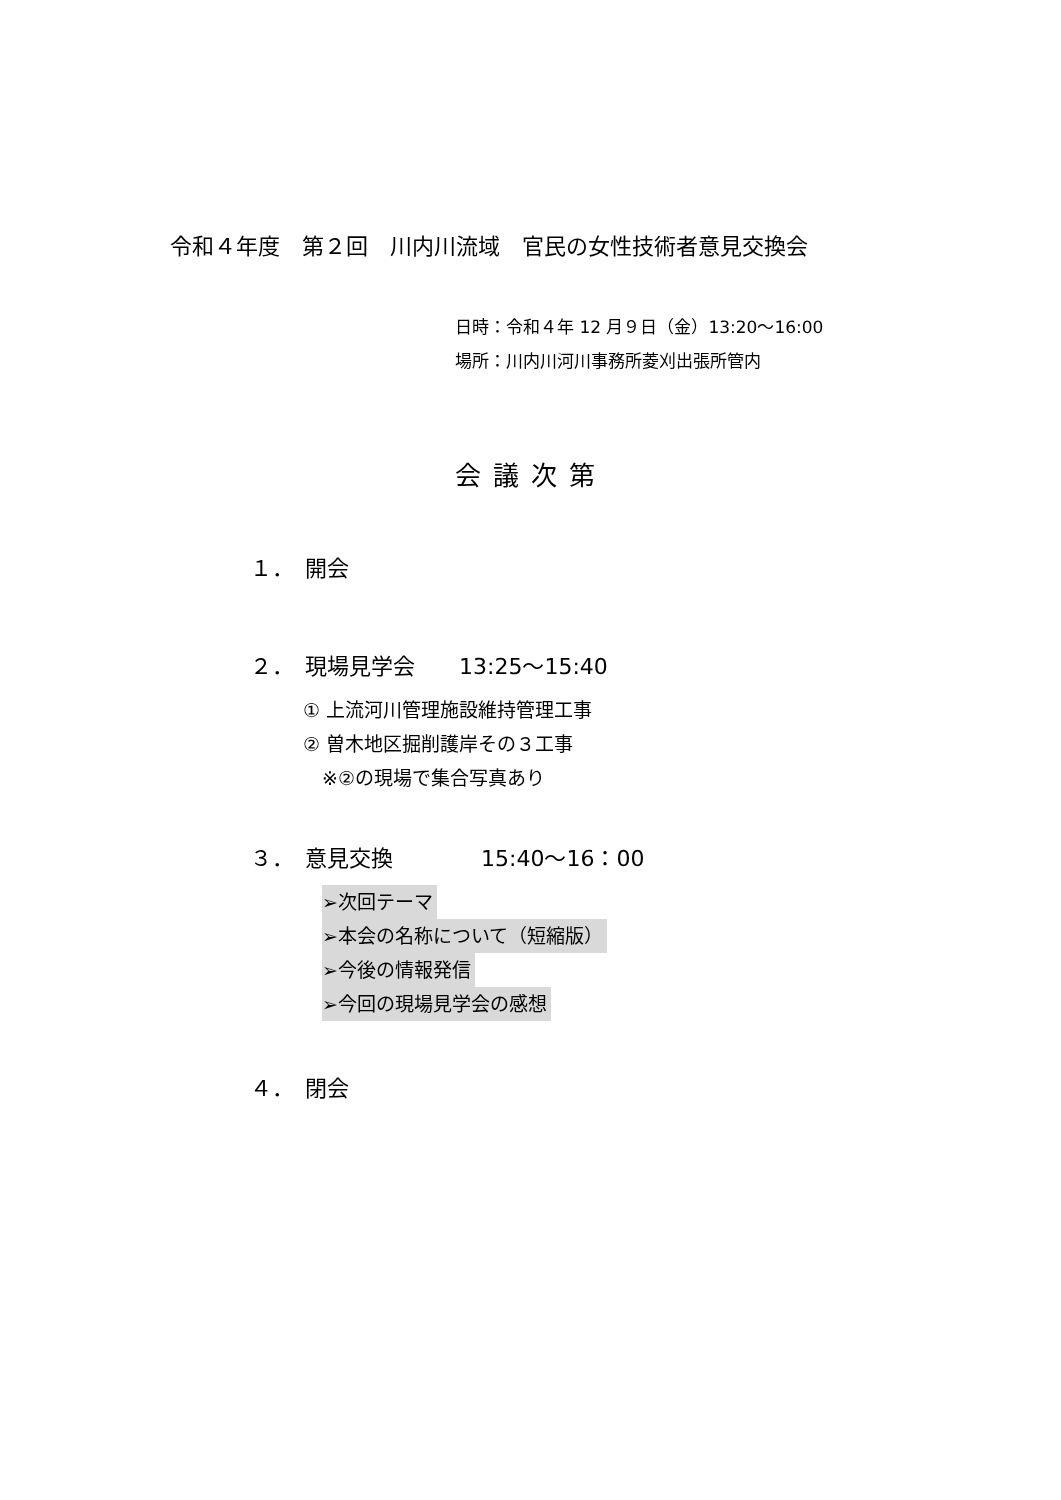令和４年度　第２回　川内川流域　官民の女性技術者意見交換会
日時：令和４年 12 月９日（金）13:20～16:00
場所：川内川河川事務所菱刈出張所管内
会議次第
１．　開会
２．　現場見学会　　13:25～15:40
① 上流河川管理施設維持管理工事
② 曽木地区掘削護岸その３工事
　※②の現場で集合写真あり
３．　意見交換　　　　15:40～16：00
➢次回テーマ
➢本会の名称について（短縮版）
➢今後の情報発信
➢今回の現場見学会の感想
４．　閉会